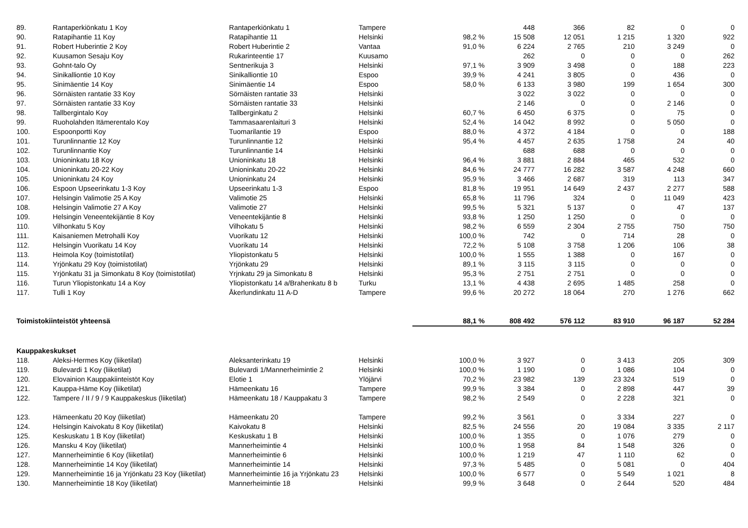| 89. | Rantaperkiönkatu 1 Koy | Rantaperkiönkatu 1 | Tampere | | 448 | 366 | 82 | 0 | 0 |
| 90. | Ratapihantie 11 Koy | Ratapihantie 11 | Helsinki | 98,2 % | 15 508 | 12 051 | 1 215 | 1 320 | 922 |
| 91. | Robert Huberintie 2 Koy | Robert Huberintie 2 | Vantaa | 91,0 % | 6 224 | 2 765 | 210 | 3 249 | 0 |
| 92. | Kuusamon Sesaju Koy | Rukarinteentie 17 | Kuusamo | | 262 | 0 | 0 | 0 | 262 |
| 93. | Gohnt-talo Oy | Sentnerikuja 3 | Helsinki | 97,1 % | 3 909 | 3 498 | 0 | 188 | 223 |
| 94. | Sinikalliontie 10 Koy | Sinikalliontie 10 | Espoo | 39,9 % | 4 241 | 3 805 | 0 | 436 | 0 |
| 95. | Sinimäentie 14 Koy | Sinimäentie 14 | Espoo | 58,0 % | 6 133 | 3 980 | 199 | 1 654 | 300 |
| 96. | Sörnäisten rantatie 33 Koy | Sörnäisten rantatie 33 | Helsinki | | 3 022 | 3 022 | 0 | 0 | 0 |
| 97. | Sörnäisten rantatie 33 Koy | Sörnäisten rantatie 33 | Helsinki | | 2 146 | 0 | 0 | 2 146 | 0 |
| 98. | Tallbergintalo Koy | Tallberginkatu 2 | Helsinki | 60,7 % | 6 450 | 6 375 | 0 | 75 | 0 |
| 99. | Ruoholahden Itämerentalo Koy | Tammasaarenlaituri 3 | Helsinki | 52,4 % | 14 042 | 8 992 | 0 | 5 050 | 0 |
| 100. | Espoonportti Koy | Tuomarilantie 19 | Espoo | 88,0 % | 4 372 | 4 184 | 0 | 0 | 188 |
| 101. | Turunlinnantie 12 Koy | Turunlinnantie 12 | Helsinki | 95,4 % | 4 457 | 2 635 | 1 758 | 24 | 40 |
| 102. | Turunlinnantie Koy | Turunlinnantie 14 | Helsinki | | 688 | 688 | 0 | 0 | 0 |
| 103. | Unioninkatu 18 Koy | Unioninkatu 18 | Helsinki | 96,4 % | 3 881 | 2 884 | 465 | 532 | 0 |
| 104. | Unioninkatu 20-22 Koy | Unioninkatu 20-22 | Helsinki | 84,6 % | 24 777 | 16 282 | 3 587 | 4 248 | 660 |
| 105. | Unioninkatu 24 Koy | Unioninkatu 24 | Helsinki | 95,9 % | 3 466 | 2 687 | 319 | 113 | 347 |
| 106. | Espoon Upseerinkatu 1-3 Koy | Upseerinkatu 1-3 | Espoo | 81,8 % | 19 951 | 14 649 | 2 437 | 2 277 | 588 |
| 107. | Helsingin Valimotie 25 A Koy | Valimotie 25 | Helsinki | 65,8 % | 11 796 | 324 | 0 | 11 049 | 423 |
| 108. | Helsingin Valimotie 27 A Koy | Valimotie 27 | Helsinki | 99,5 % | 5 321 | 5 137 | 0 | 47 | 137 |
| 109. | Helsingin Veneentekijäntie 8 Koy | Veneentekijäntie 8 | Helsinki | 93,8 % | 1 250 | 1 250 | 0 | 0 | 0 |
| 110. | Vilhonkatu 5 Koy | Vilhokatu 5 | Helsinki | 98,2 % | 6 559 | 2 304 | 2 755 | 750 | 750 |
| 111. | Kaisaniemen Metrohalli Koy | Vuorikatu 12 | Helsinki | 100,0 % | 742 | 0 | 714 | 28 | 0 |
| 112. | Helsingin Vuorikatu 14 Koy | Vuorikatu 14 | Helsinki | 72,2 % | 5 108 | 3 758 | 1 206 | 106 | 38 |
| 113. | Heimola Koy (toimistotilat) | Yliopistonkatu 5 | Helsinki | 100,0 % | 1 555 | 1 388 | 0 | 167 | 0 |
| 114. | Yrjönkatu 29 Koy (toimistotilat) | Yrjönkatu 29 | Helsinki | 89,1 % | 3 115 | 3 115 | 0 | 0 | 0 |
| 115. | Yrjönkatu 31 ja Simonkatu 8 Koy (toimistotilat) | Yrjnkatu 29 ja Simonkatu 8 | Helsinki | 95,3 % | 2 751 | 2 751 | 0 | 0 | 0 |
| 116. | Turun Yliopistonkatu 14 a Koy | Yliopistonkatu 14 a/Brahenkatu 8 b | Turku | 13,1 % | 4 438 | 2 695 | 1 485 | 258 | 0 |
| 117. | Tulli 1 Koy | Åkerlundinkatu 11 A-D | Tampere | 99,6 % | 20 272 | 18 064 | 270 | 1 276 | 662 |
| Toimistokiinteistöt yhteensä | | | | 88,1 % | 808 492 | 576 112 | 83 910 | 96 187 | 52 284 |
| Kauppakeskukset | | | | | | | | | |
| 118. | Aleksi-Hermes Koy (liiketilat) | Aleksanterinkatu 19 | Helsinki | 100,0 % | 3 927 | 0 | 3 413 | 205 | 309 |
| 119. | Bulevardi 1 Koy (liiketilat) | Bulevardi 1/Mannerheimintie 2 | Helsinki | 100,0 % | 1 190 | 0 | 1 086 | 104 | 0 |
| 120. | Elovainion Kauppakiinteistöt Koy | Elotie 1 | Ylöjärvi | 70,2 % | 23 982 | 139 | 23 324 | 519 | 0 |
| 121. | Kauppa-Häme Koy (liiketilat) | Hämeenkatu 16 | Tampere | 99,9 % | 3 384 | 0 | 2 898 | 447 | 39 |
| 122. | Tampere / II / 9 / 9 Kauppakeskus (liiketilat) | Hämeenkatu 18 / Kauppakatu 3 | Tampere | 98,2 % | 2 549 | 0 | 2 228 | 321 | 0 |
| 123. | Hämeenkatu 20 Koy (liiketilat) | Hämeenkatu 20 | Tampere | 99,2 % | 3 561 | 0 | 3 334 | 227 | 0 |
| 124. | Helsingin Kaivokatu 8 Koy (liiketilat) | Kaivokatu 8 | Helsinki | 82,5 % | 24 556 | 20 | 19 084 | 3 335 | 2 117 |
| 125. | Keskuskatu 1 B Koy (liiketilat) | Keskuskatu 1 B | Helsinki | 100,0 % | 1 355 | 0 | 1 076 | 279 | 0 |
| 126. | Mansku 4 Koy (liiketilat) | Mannerheimintie 4 | Helsinki | 100,0 % | 1 958 | 84 | 1 548 | 326 | 0 |
| 127. | Mannerheimintie 6 Koy (liiketilat) | Mannerheimintie 6 | Helsinki | 100,0 % | 1 219 | 47 | 1 110 | 62 | 0 |
| 128. | Mannerheimintie 14 Koy (liiketilat) | Mannerheimintie 14 | Helsinki | 97,3 % | 5 485 | 0 | 5 081 | 0 | 404 |
| 129. | Mannerheimintie 16 ja Yrjönkatu 23 Koy (liiketilat) | Mannerheimintie 16 ja Yrjönkatu 23 | Helsinki | 100,0 % | 6 577 | 0 | 5 549 | 1 021 | 8 |
| 130. | Mannerheimintie 18 Koy (liiketilat) | Mannerheimintie 18 | Helsinki | 99,9 % | 3 648 | 0 | 2 644 | 520 | 484 |